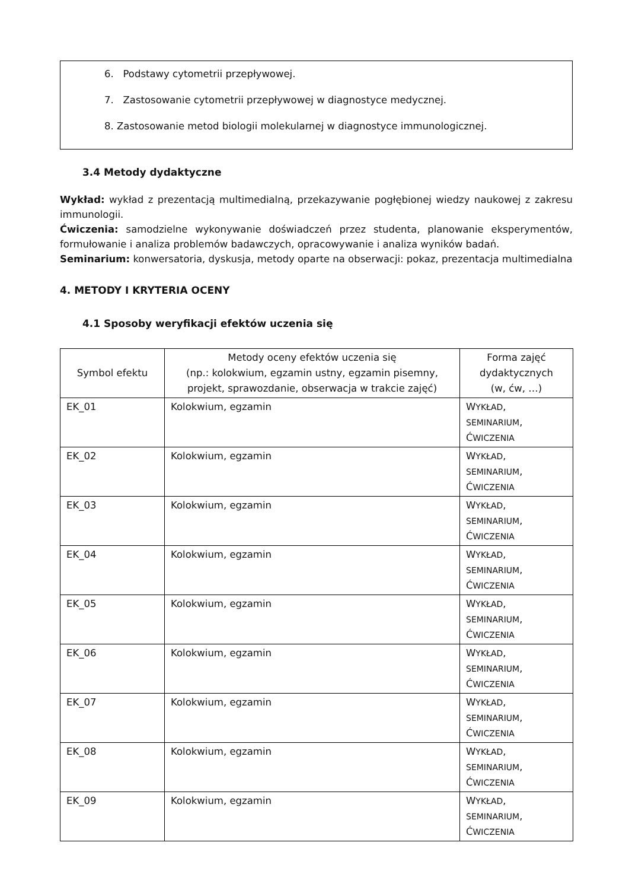6. Podstawy cytometrii przepływowej.
7. Zastosowanie cytometrii przepływowej w diagnostyce medycznej.
8. Zastosowanie metod biologii molekularnej w diagnostyce immunologicznej.
3.4 Metody dydaktyczne
Wykład: wykład z prezentacją multimedialną, przekazywanie pogłębionej wiedzy naukowej z zakresu immunologii.
Ćwiczenia: samodzielne wykonywanie doświadczeń przez studenta, planowanie eksperymentów, formułowanie i analiza problemów badawczych, opracowywanie i analiza wyników badań.
Seminarium: konwersatoria, dyskusja, metody oparte na obserwacji: pokaz, prezentacja multimedialna
4. METODY I KRYTERIA OCENY
4.1 Sposoby weryfikacji efektów uczenia się
| Symbol efektu | Metody oceny efektów uczenia się (np.: kolokwium, egzamin ustny, egzamin pisemny, projekt, sprawozdanie, obserwacja w trakcie zajęć) | Forma zajęć dydaktycznych (w, ćw, …) |
| --- | --- | --- |
| EK_01 | Kolokwium, egzamin | W YKŁAD , SEMINARIUM , Ć WICZENIA |
| EK_02 | Kolokwium, egzamin | W YKŁAD , SEMINARIUM , Ć WICZENIA |
| EK_03 | Kolokwium, egzamin | W YKŁAD , SEMINARIUM , Ć WICZENIA |
| EK_04 | Kolokwium, egzamin | W YKŁAD , SEMINARIUM , Ć WICZENIA |
| EK_05 | Kolokwium, egzamin | W YKŁAD , SEMINARIUM , Ć WICZENIA |
| EK_06 | Kolokwium, egzamin | W YKŁAD , SEMINARIUM , Ć WICZENIA |
| EK_07 | Kolokwium, egzamin | W YKŁAD , SEMINARIUM , Ć WICZENIA |
| EK_08 | Kolokwium, egzamin | W YKŁAD , SEMINARIUM , Ć WICZENIA |
| EK_09 | Kolokwium, egzamin | W YKŁAD , SEMINARIUM , Ć WICZENIA |